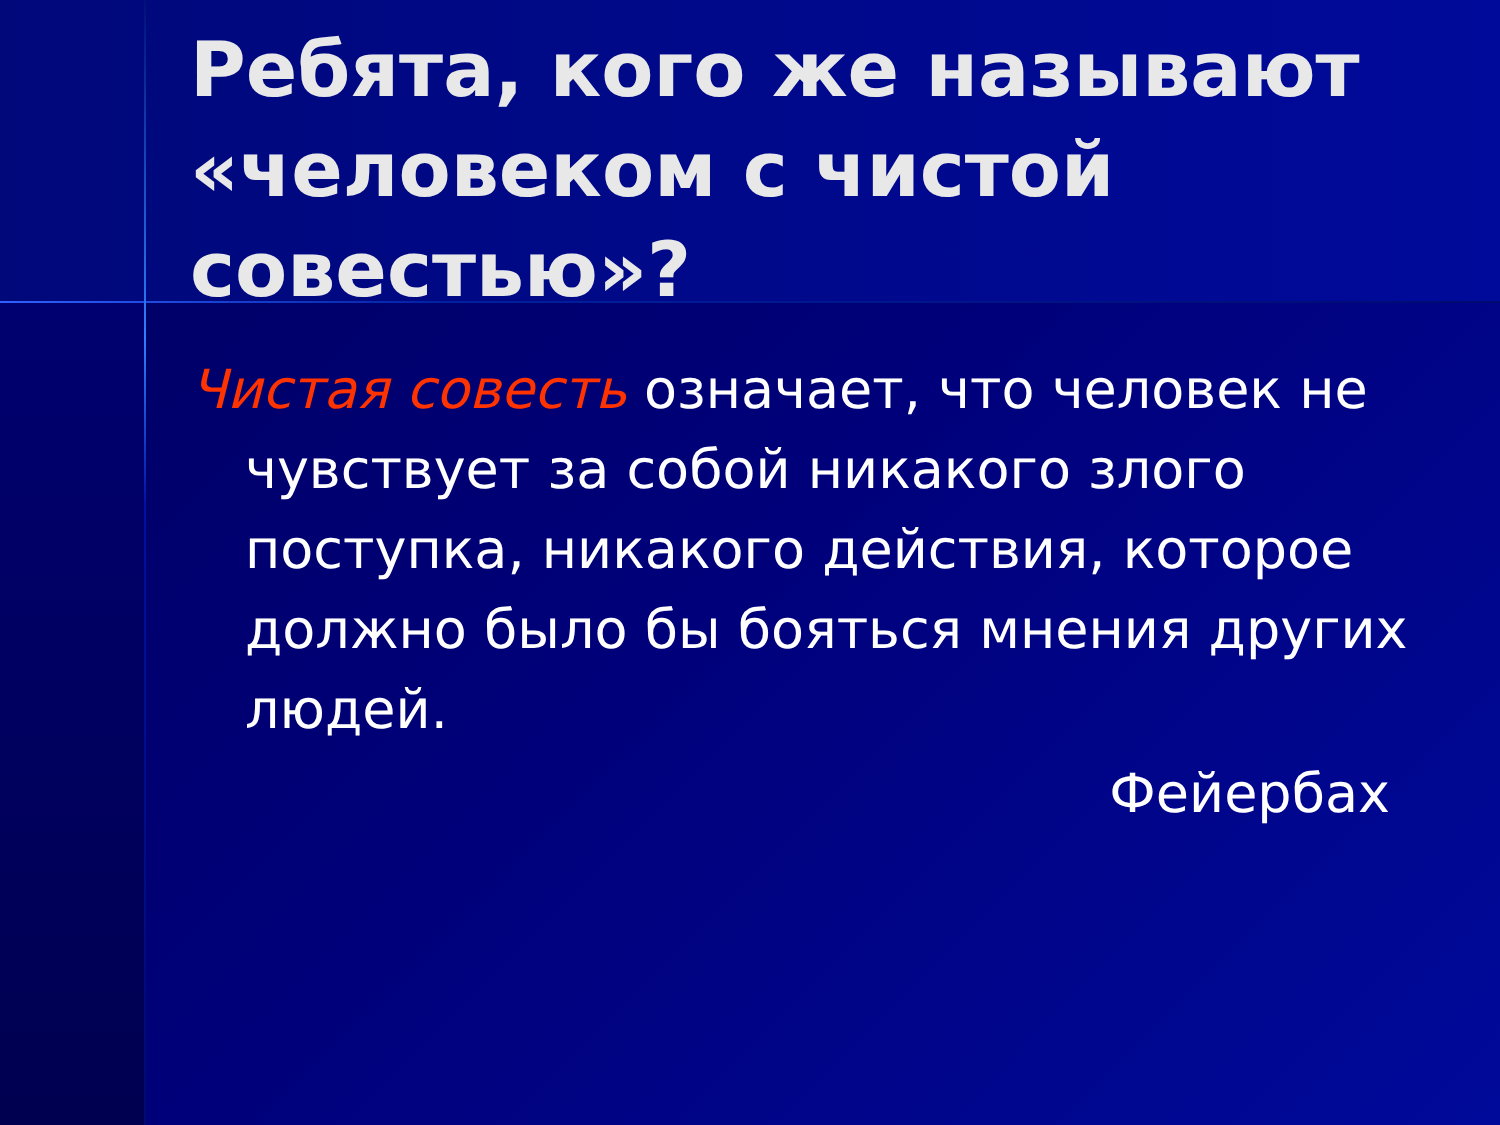Ребята, кого же называют «человеком с чистой совестью»?
Чистая совесть означает, что человек не чувствует за собой никакого злого поступка, никакого действия, которое должно было бы бояться мнения других людей.
Фейербах